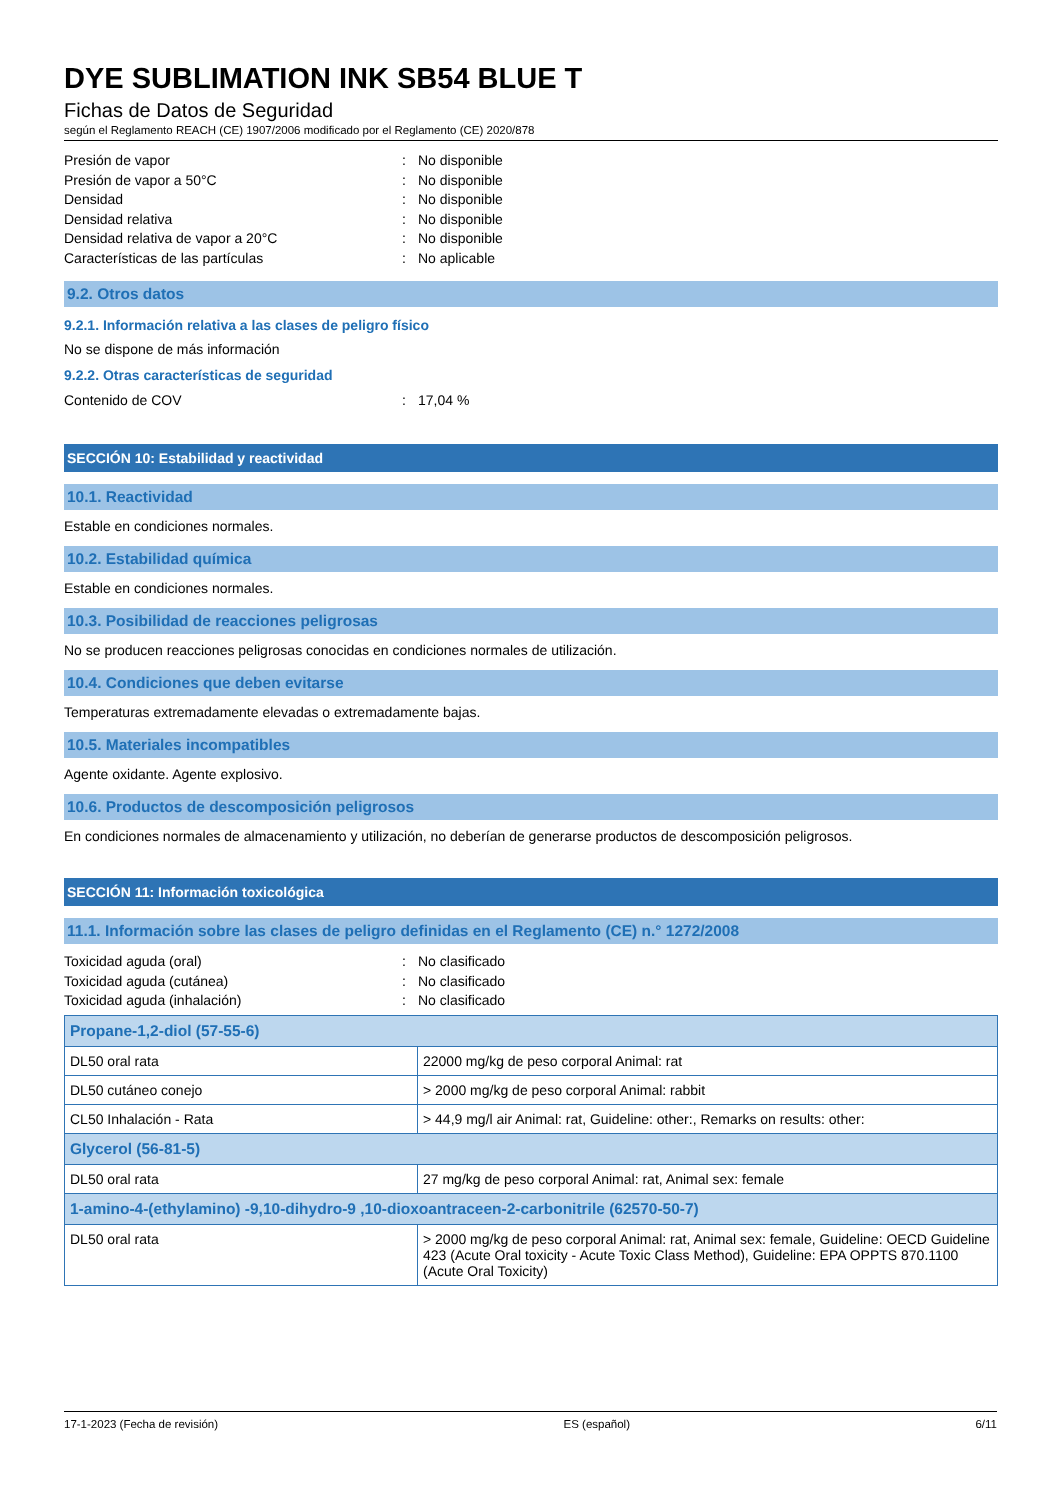DYE SUBLIMATION INK SB54 BLUE T
Fichas de Datos de Seguridad
según el Reglamento REACH (CE) 1907/2006 modificado por el Reglamento (CE) 2020/878
Presión de vapor: No disponible
Presión de vapor a 50°C: No disponible
Densidad: No disponible
Densidad relativa: No disponible
Densidad relativa de vapor a 20°C: No disponible
Características de las partículas: No aplicable
9.2. Otros datos
9.2.1. Información relativa a las clases de peligro físico
No se dispone de más información
9.2.2. Otras características de seguridad
Contenido de COV: 17,04 %
SECCIÓN 10: Estabilidad y reactividad
10.1. Reactividad
Estable en condiciones normales.
10.2. Estabilidad química
Estable en condiciones normales.
10.3. Posibilidad de reacciones peligrosas
No se producen reacciones peligrosas conocidas en condiciones normales de utilización.
10.4. Condiciones que deben evitarse
Temperaturas extremadamente elevadas o extremadamente bajas.
10.5. Materiales incompatibles
Agente oxidante. Agente explosivo.
10.6. Productos de descomposición peligrosos
En condiciones normales de almacenamiento y utilización, no deberían de generarse productos de descomposición peligrosos.
SECCIÓN 11: Información toxicológica
11.1. Información sobre las clases de peligro definidas en el Reglamento (CE) n.° 1272/2008
Toxicidad aguda (oral): No clasificado
Toxicidad aguda (cutánea): No clasificado
Toxicidad aguda (inhalación): No clasificado
| Propane-1,2-diol (57-55-6) | |
| DL50 oral rata | 22000 mg/kg de peso corporal Animal: rat |
| DL50 cutáneo conejo | > 2000 mg/kg de peso corporal Animal: rabbit |
| CL50 Inhalación - Rata | > 44,9 mg/l air Animal: rat, Guideline: other:, Remarks on results: other: |
| Glycerol (56-81-5) | |
| DL50 oral rata | 27 mg/kg de peso corporal Animal: rat, Animal sex: female |
| 1-amino-4-(ethylamino) -9,10-dihydro-9 ,10-dioxoantraceen-2-carbonitrile (62570-50-7) | |
| DL50 oral rata | > 2000 mg/kg de peso corporal Animal: rat, Animal sex: female, Guideline: OECD Guideline 423 (Acute Oral toxicity - Acute Toxic Class Method), Guideline: EPA OPPTS 870.1100 (Acute Oral Toxicity) |
17-1-2023 (Fecha de revisión) ES (español) 6/11